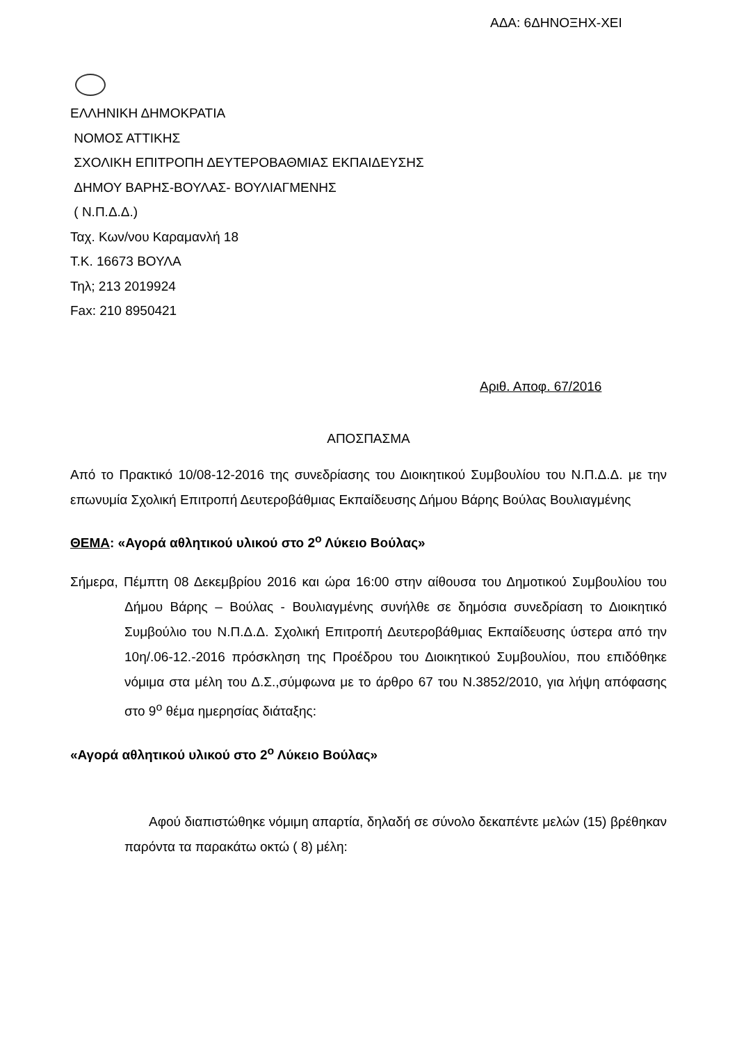ΑΔΑ: 6ΔΗΝΟΞΗΧ-ΧΕΙ
ΕΛΛΗΝΙΚΗ ΔΗΜΟΚΡΑΤΙΑ
ΝΟΜΟΣ ΑΤΤΙΚΗΣ
ΣΧΟΛΙΚΗ ΕΠΙΤΡΟΠΗ ΔΕΥΤΕΡΟΒΑΘΜΙΑΣ ΕΚΠΑΙΔΕΥΣΗΣ
ΔΗΜΟΥ ΒΑΡΗΣ-ΒΟΥΛΑΣ- ΒΟΥΛΙΑΓΜΕΝΗΣ
( Ν.Π.Δ.Δ.)
Ταχ. Κων/νου Καραμανλή 18
Τ.Κ. 16673 ΒΟΥΛΑ
Τηλ; 213 2019924
Fax: 210 8950421
Αριθ. Αποφ. 67/2016
ΑΠΟΣΠΑΣΜΑ
Από το Πρακτικό 10/08-12-2016 της συνεδρίασης του Διοικητικού Συμβουλίου του Ν.Π.Δ.Δ. με την επωνυμία Σχολική Επιτροπή Δευτεροβάθμιας Εκπαίδευσης Δήμου Βάρης Βούλας Βουλιαγμένης
ΘΕΜΑ: «Αγορά αθλητικού υλικού στο 2<sup>ο</sup> Λύκειο Βούλας»
Σήμερα, Πέμπτη 08 Δεκεμβρίου 2016 και ώρα 16:00 στην αίθουσα του Δημοτικού Συμβουλίου του Δήμου Βάρης – Βούλας - Βουλιαγμένης συνήλθε σε δημόσια συνεδρίαση το Διοικητικό Συμβούλιο του Ν.Π.Δ.Δ. Σχολική Επιτροπή Δευτεροβάθμιας Εκπαίδευσης ύστερα από την 10η/.06-12.-2016 πρόσκληση της Προέδρου του Διοικητικού Συμβουλίου, που επιδόθηκε νόμιμα στα μέλη του Δ.Σ.,σύμφωνα με το άρθρο 67 του Ν.3852/2010, για λήψη απόφασης στο 9<sup>ο</sup> θέμα ημερησίας διάταξης:
«Αγορά αθλητικού υλικού στο 2<sup>ο</sup> Λύκειο Βούλας»
Αφού διαπιστώθηκε νόμιμη απαρτία, δηλαδή σε σύνολο δεκαπέντε μελών (15) βρέθηκαν παρόντα τα παρακάτω οκτώ ( 8) μέλη: